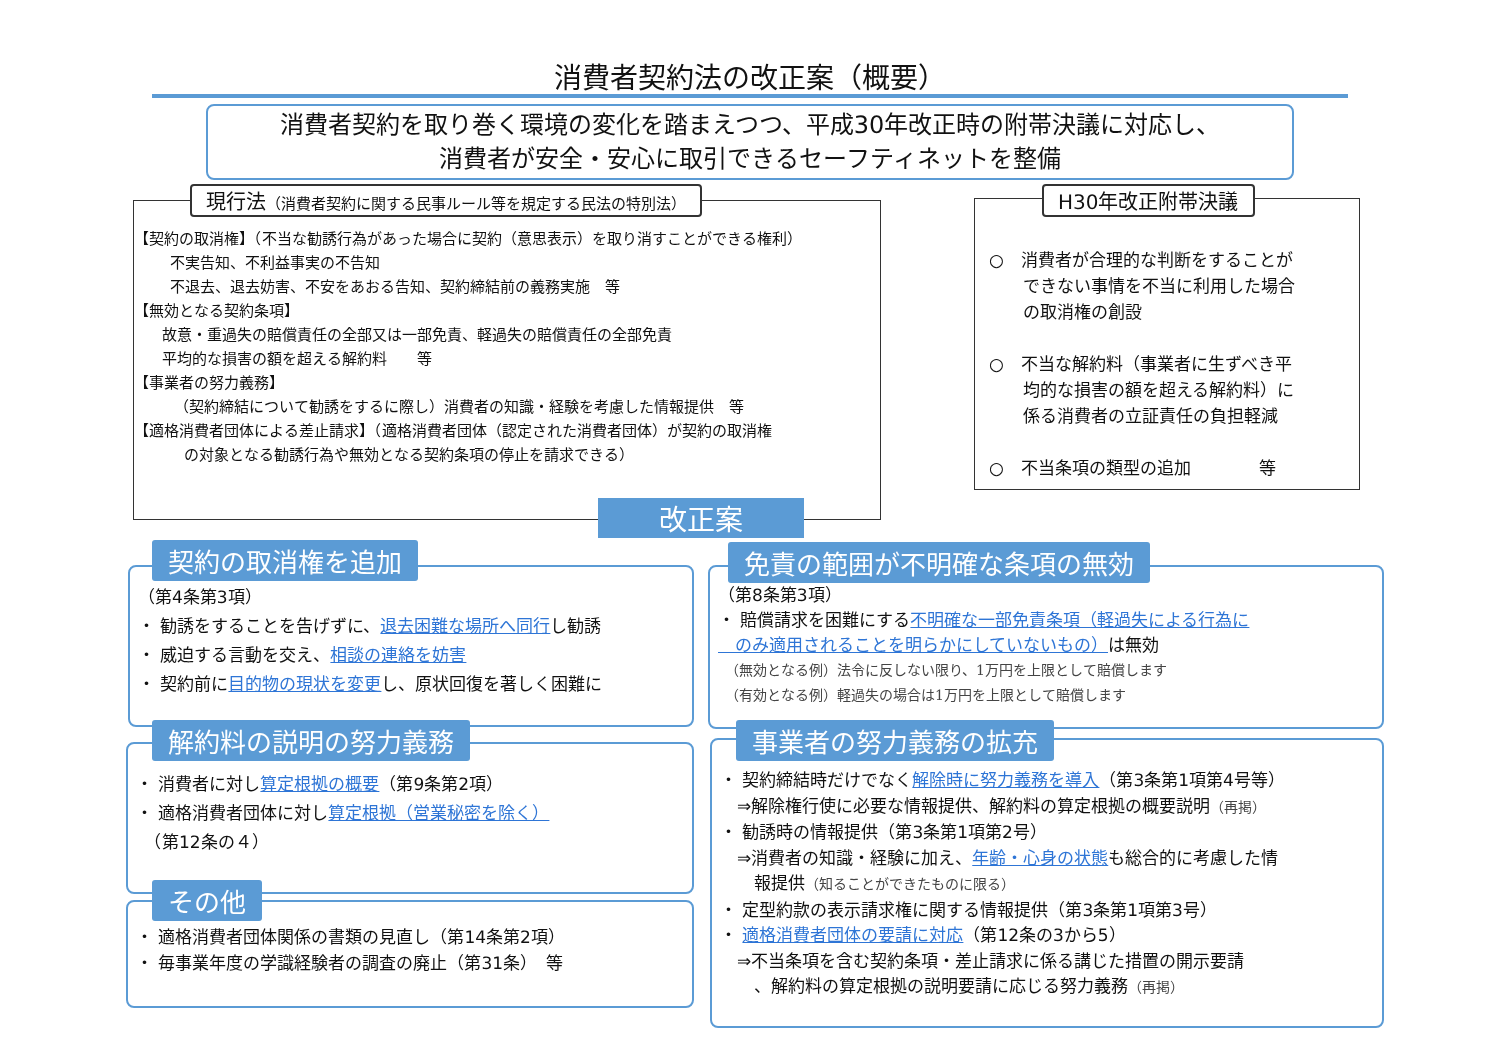消費者契約法の改正案（概要）
消費者契約を取り巻く環境の変化を踏まえつつ、平成30年改正時の附帯決議に対応し、
消費者が安全・安心に取引できるセーフティネットを整備
【契約の取消権】（不当な勧誘行為があった場合に契約（意思表示）を取り消すことができる権利）
不実告知、不利益事実の不告知
不退去、退去妨害、不安をあおる告知、契約締結前の義務実施　等
【無効となる契約条項】
故意・重過失の賠償責任の全部又は一部免責、軽過失の賠償責任の全部免責
平均的な損害の額を超える解約料　　等
【事業者の努力義務】
（契約締結について勧誘をするに際し）消費者の知識・経験を考慮した情報提供　等
【適格消費者団体による差止請求】（適格消費者団体（認定された消費者団体）が契約の取消権
の対象となる勧誘行為や無効となる契約条項の停止を請求できる）
現行法（消費者契約に関する民事ルール等を規定する民法の特別法）
○　消費者が合理的な判断をすることが
　　できない事情を不当に利用した場合
　　の取消権の創設
○　不当な解約料（事業者に生ずべき平
　　均的な損害の額を超える解約料）に
　　係る消費者の立証責任の負担軽減
○　不当条項の類型の追加　　　　等
H30年改正附帯決議
改正案
（第4条第3項）
・ 勧誘をすることを告げずに、退去困難な場所へ同行し勧誘
・ 威迫する言動を交え、相談の連絡を妨害
・ 契約前に目的物の現状を変更し、原状回復を著しく困難に
契約の取消権を追加
（第8条第3項）
・ 賠償請求を困難にする不明確な一部免責条項（軽過失による行為に
　のみ適用されることを明らかにしていないもの）は無効
　（無効となる例）法令に反しない限り、1万円を上限として賠償します
　（有効となる例）軽過失の場合は1万円を上限として賠償します
免責の範囲が不明確な条項の無効
・ 消費者に対し算定根拠の概要（第9条第2項）
・ 適格消費者団体に対し算定根拠（営業秘密を除く）
　（第12条の４）
解約料の説明の努力義務
・ 適格消費者団体関係の書類の見直し（第14条第2項）
・ 毎事業年度の学識経験者の調査の廃止（第31条）　等
その他
・ 契約締結時だけでなく解除時に努力義務を導入（第3条第1項第4号等）
　⇒解除権行使に必要な情報提供、解約料の算定根拠の概要説明（再掲）
・ 勧誘時の情報提供（第3条第1項第2号）
　⇒消費者の知識・経験に加え、年齢・心身の状態も総合的に考慮した情
　　報提供（知ることができたものに限る）
・ 定型約款の表示請求権に関する情報提供（第3条第1項第3号）
・ 適格消費者団体の要請に対応（第12条の3から5）
　⇒不当条項を含む契約条項・差止請求に係る講じた措置の開示要請
　　、解約料の算定根拠の説明要請に応じる努力義務（再掲）
事業者の努力義務の拡充